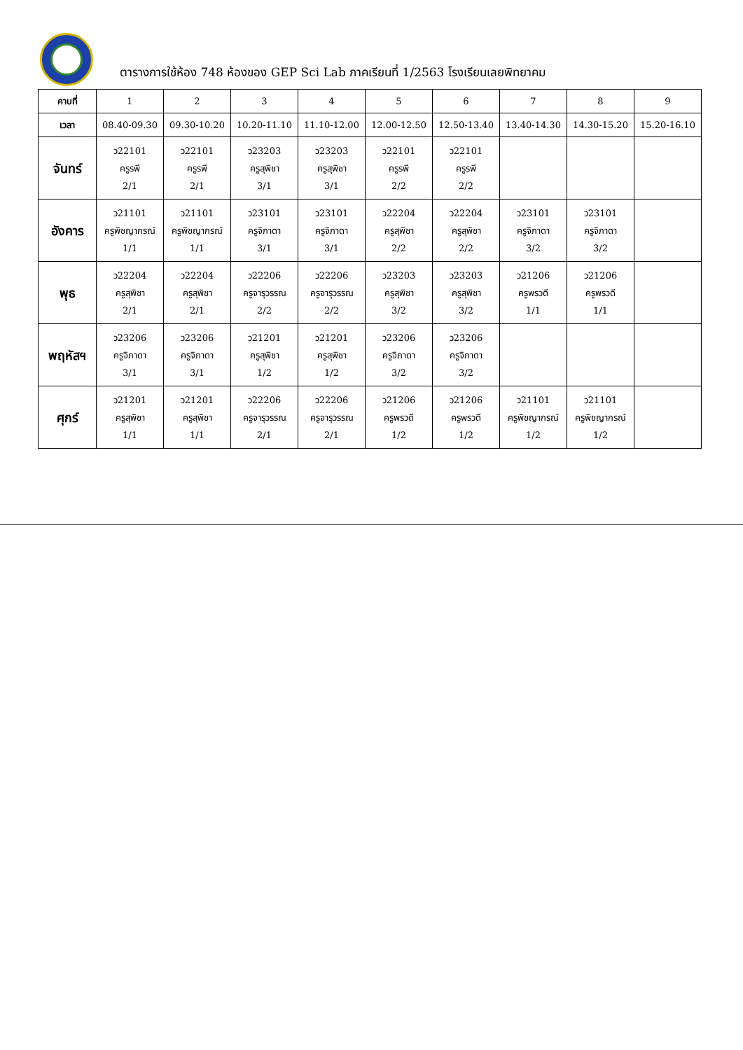ตารางการใช้ห้อง 748 ห้องของ GEP Sci Lab ภาคเรียนที่ 1/2563 โรงเรียนเลยพิทยาคม
| คาบที่ | 1 | 2 | 3 | 4 | 5 | 6 | 7 | 8 | 9 |
| เวลา | 08.40-09.30 | 09.30-10.20 | 10.20-11.10 | 11.10-12.00 | 12.00-12.50 | 12.50-13.40 | 13.40-14.30 | 14.30-15.20 | 15.20-16.10 |
| จันทร์ | ว22101 ครูรพี 2/1 | ว22101 ครูรพี 2/1 | ว23203 ครูสุพิชา 3/1 | ว23203 ครูสุพิชา 3/1 | ว22101 ครูรพี 2/2 | ว22101 ครูรพี 2/2 | | | |
| อังคาร | ว21101 ครูพิชญากรณ์ 1/1 | ว21101 ครูพิชญากรณ์ 1/1 | ว23101 ครูจิภาดา 3/1 | ว23101 ครูจิภาดา 3/1 | ว22204 ครูสุพิชา 2/2 | ว22204 ครูสุพิชา 2/2 | ว23101 ครูจิภาดา 3/2 | ว23101 ครูจิภาดา 3/2 | |
| พุธ | ว22204 ครูสุพิชา 2/1 | ว22204 ครูสุพิชา 2/1 | ว22206 ครูจารุวรรณ 2/2 | ว22206 ครูจารุวรรณ 2/2 | ว23203 ครูสุพิชา 3/2 | ว23203 ครูสุพิชา 3/2 | ว21206 ครูพรวดี 1/1 | ว21206 ครูพรวดี 1/1 | |
| พฤหัสฯ | ว23206 ครูจิภาดา 3/1 | ว23206 ครูจิภาดา 3/1 | ว21201 ครูสุพิชา 1/2 | ว21201 ครูสุพิชา 1/2 | ว23206 ครูจิภาดา 3/2 | ว23206 ครูจิภาดา 3/2 | | | |
| ศุกร์ | ว21201 ครูสุพิชา 1/1 | ว21201 ครูสุพิชา 1/1 | ว22206 ครูจารุวรรณ 2/1 | ว22206 ครูจารุวรรณ 2/1 | ว21206 ครูพรวดี 1/2 | ว21206 ครูพรวดี 1/2 | ว21101 ครูพิชญากรณ์ 1/2 | ว21101 ครูพิชญากรณ์ 1/2 | |